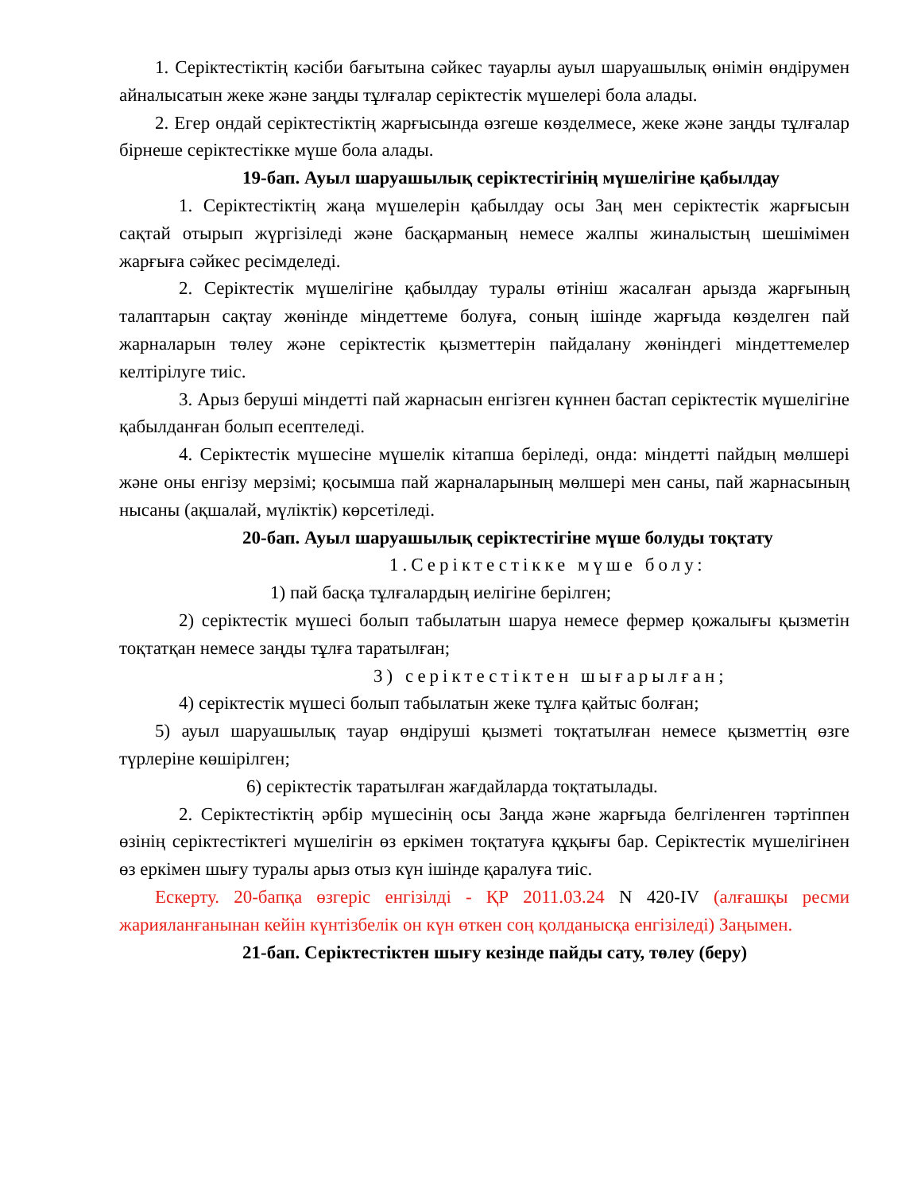1. Серіктестіктің кәсіби бағытына сәйкес тауарлы ауыл шаруашылық өнімін өндірумен айналысатын жеке және заңды тұлғалар серіктестік мүшелері бола алады.
2. Егер ондай серіктестіктің жарғысында өзгеше көзделмесе, жеке және заңды тұлғалар бірнеше серіктестікке мүше бола алады.
19-бап. Ауыл шаруашылық серіктестігінің мүшелігіне қабылдау
1. Серіктестіктің жаңа мүшелерін қабылдау осы Заң мен серіктестік жарғысын сақтай отырып жүргізіледі және басқарманың немесе жалпы жиналыстың шешімімен жарғыға сәйкес ресімделеді.
2. Серіктестік мүшелігіне қабылдау туралы өтініш жасалған арызда жарғының талаптарын сақтау жөнінде міндеттеме болуға, соның ішінде жарғыда көзделген пай жарналарын төлеу және серіктестік қызметтерін пайдалану жөніндегі міндеттемелер келтірілуге тиіс.
3. Арыз беруші міндетті пай жарнасын енгізген күннен бастап серіктестік мүшелігіне қабылданған болып есептеледі.
4. Серіктестік мүшесіне мүшелік кітапша беріледі, онда: міндетті пайдың мөлшері және оны енгізу мерзімі; қосымша пай жарналарының мөлшері мен саны, пай жарнасының нысаны (ақшалай, мүліктік) көрсетіледі.
20-бап. Ауыл шаруашылық серіктестігіне мүше болуды тоқтату
1.Серіктестікке мүше болу:
1) пай басқа тұлғалардың иелігіне берілген;
2) серіктестік мүшесі болып табылатын шаруа немесе фермер қожалығы қызметін тоқтатқан немесе заңды тұлға таратылған;
3) серіктестіктен шығарылған;
4) серіктестік мүшесі болып табылатын жеке тұлға қайтыс болған;
5) ауыл шаруашылық тауар өндіруші қызметі тоқтатылған немесе қызметтің өзге түрлеріне көшірілген;
6) серіктестік таратылған жағдайларда тоқтатылады.
2. Серіктестіктің әрбір мүшесінің осы Заңда және жарғыда белгіленген тәртіппен өзінің серіктестіктегі мүшелігін өз еркімен тоқтатуға құқығы бар. Серіктестік мүшелігінен өз еркімен шығу туралы арыз отыз күн ішінде қаралуға тиіс.
Ескерту. 20-бапқа өзгеріс енгізілді - ҚР 2011.03.24 N 420-IV (алғашқы ресми жарияланғанынан кейін күнтізбелік он күн өткен соң қолданысқа енгізіледі) Заңымен.
21-бап. Серіктестіктен шығу кезінде пайды сату, төлеу (беру)